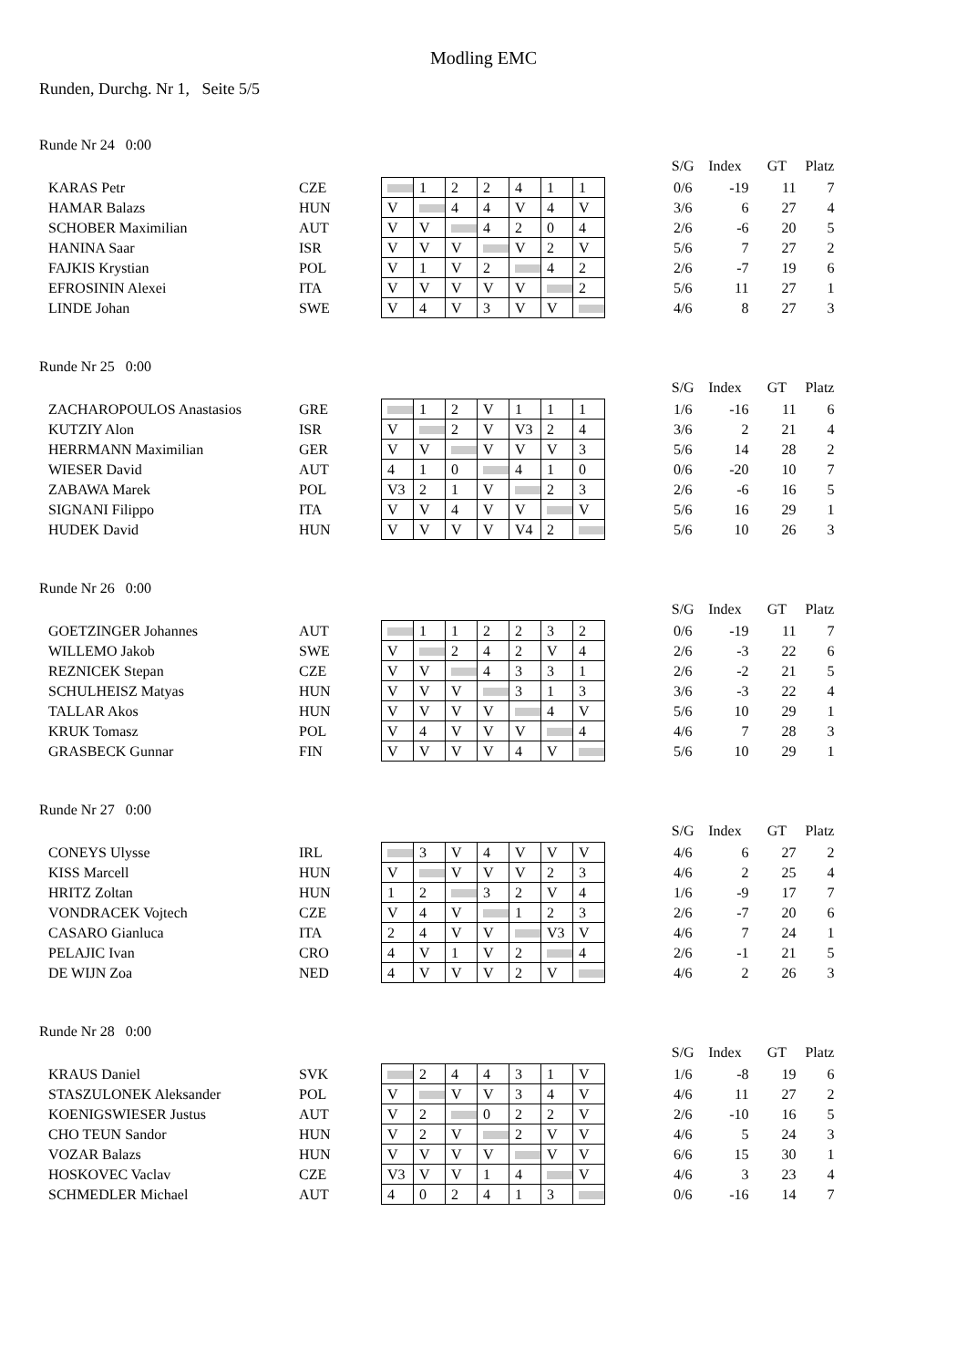Modling EMC
Runden, Durchg. Nr 1, Seite 5/5
Runde Nr 24 0:00
| | | | | | | | | | | | S/G | Index | GT | Platz |
| --- | --- | --- | --- | --- | --- | --- | --- | --- | --- | --- | --- | --- | --- | --- |
| KARAS Petr | CZE | | | 1 | 2 | 2 | 4 | 1 | 1 | | 0/6 | -19 | 11 | 7 |
| HAMAR Balazs | HUN | | V | | 4 | 4 | V | 4 | V | | 3/6 | 6 | 27 | 4 |
| SCHOBER Maximilian | AUT | | V | V | | 4 | 2 | 0 | 4 | | 2/6 | -6 | 20 | 5 |
| HANINA Saar | ISR | | V | V | V | | V | 2 | V | | 5/6 | 7 | 27 | 2 |
| FAJKIS Krystian | POL | | V | 1 | V | 2 | | 4 | 2 | | 2/6 | -7 | 19 | 6 |
| EFROSININ Alexei | ITA | | V | V | V | V | V | | 2 | | 5/6 | 11 | 27 | 1 |
| LINDE Johan | SWE | | V | 4 | V | 3 | V | V | | | 4/6 | 8 | 27 | 3 |
Runde Nr 25 0:00
| | | | | | | | | | | | S/G | Index | GT | Platz |
| --- | --- | --- | --- | --- | --- | --- | --- | --- | --- | --- | --- | --- | --- | --- |
| ZACHAROPOULOS Anastasios | GRE | | | 1 | 2 | V | 1 | 1 | 1 | | 1/6 | -16 | 11 | 6 |
| KUTZIY Alon | ISR | | V | | 2 | V | V3 | 2 | 4 | | 3/6 | 2 | 21 | 4 |
| HERRMANN Maximilian | GER | | V | V | | V | V | V | 3 | | 5/6 | 14 | 28 | 2 |
| WIESER David | AUT | | 4 | 1 | 0 | | 4 | 1 | 0 | | 0/6 | -20 | 10 | 7 |
| ZABAWA Marek | POL | | V3 | 2 | 1 | V | | 2 | 3 | | 2/6 | -6 | 16 | 5 |
| SIGNANI Filippo | ITA | | V | V | 4 | V | V | | V | | 5/6 | 16 | 29 | 1 |
| HUDEK David | HUN | | V | V | V | V | V4 | 2 | | | 5/6 | 10 | 26 | 3 |
Runde Nr 26 0:00
| | | | | | | | | | | | S/G | Index | GT | Platz |
| --- | --- | --- | --- | --- | --- | --- | --- | --- | --- | --- | --- | --- | --- | --- |
| GOETZINGER Johannes | AUT | | | 1 | 1 | 2 | 2 | 3 | 2 | | 0/6 | -19 | 11 | 7 |
| WILLEMO Jakob | SWE | | V | | 2 | 4 | 2 | V | 4 | | 2/6 | -3 | 22 | 6 |
| REZNICEK Stepan | CZE | | V | V | | 4 | 3 | 3 | 1 | | 2/6 | -2 | 21 | 5 |
| SCHULHEISZ Matyas | HUN | | V | V | V | | 3 | 1 | 3 | | 3/6 | -3 | 22 | 4 |
| TALLAR Akos | HUN | | V | V | V | V | | 4 | V | | 5/6 | 10 | 29 | 1 |
| KRUK Tomasz | POL | | V | 4 | V | V | V | | 4 | | 4/6 | 7 | 28 | 3 |
| GRASBECK Gunnar | FIN | | V | V | V | V | 4 | V | | | 5/6 | 10 | 29 | 1 |
Runde Nr 27 0:00
| | | | | | | | | | | | S/G | Index | GT | Platz |
| --- | --- | --- | --- | --- | --- | --- | --- | --- | --- | --- | --- | --- | --- | --- |
| CONEYS Ulysse | IRL | | | 3 | V | 4 | V | V | V | | 4/6 | 6 | 27 | 2 |
| KISS Marcell | HUN | | V | | V | V | V | 2 | 3 | | 4/6 | 2 | 25 | 4 |
| HRITZ Zoltan | HUN | | 1 | 2 | | 3 | 2 | V | 4 | | 1/6 | -9 | 17 | 7 |
| VONDRACEK Vojtech | CZE | | V | 4 | V | | 1 | 2 | 3 | | 2/6 | -7 | 20 | 6 |
| CASARO Gianluca | ITA | | 2 | 4 | V | V | | V3 | V | | 4/6 | 7 | 24 | 1 |
| PELAJIC Ivan | CRO | | 4 | V | 1 | V | 2 | | 4 | | 2/6 | -1 | 21 | 5 |
| DE WIJN Zoa | NED | | 4 | V | V | V | 2 | V | | | 4/6 | 2 | 26 | 3 |
Runde Nr 28 0:00
| | | | | | | | | | | | S/G | Index | GT | Platz |
| --- | --- | --- | --- | --- | --- | --- | --- | --- | --- | --- | --- | --- | --- | --- |
| KRAUS Daniel | SVK | | | 2 | 4 | 4 | 3 | 1 | V | | 1/6 | -8 | 19 | 6 |
| STASZULONEK Aleksander | POL | | V | | V | V | 3 | 4 | V | | 4/6 | 11 | 27 | 2 |
| KOENIGSWIESER Justus | AUT | | V | 2 | | 0 | 2 | 2 | V | | 2/6 | -10 | 16 | 5 |
| CHO TEUN Sandor | HUN | | V | 2 | V | | 2 | V | V | | 4/6 | 5 | 24 | 3 |
| VOZAR Balazs | HUN | | V | V | V | V | | V | V | | 6/6 | 15 | 30 | 1 |
| HOSKOVEC Vaclav | CZE | | V3 | V | V | 1 | 4 | | V | | 4/6 | 3 | 23 | 4 |
| SCHMEDLER Michael | AUT | | 4 | 0 | 2 | 4 | 1 | 3 | | | 0/6 | -16 | 14 | 7 |